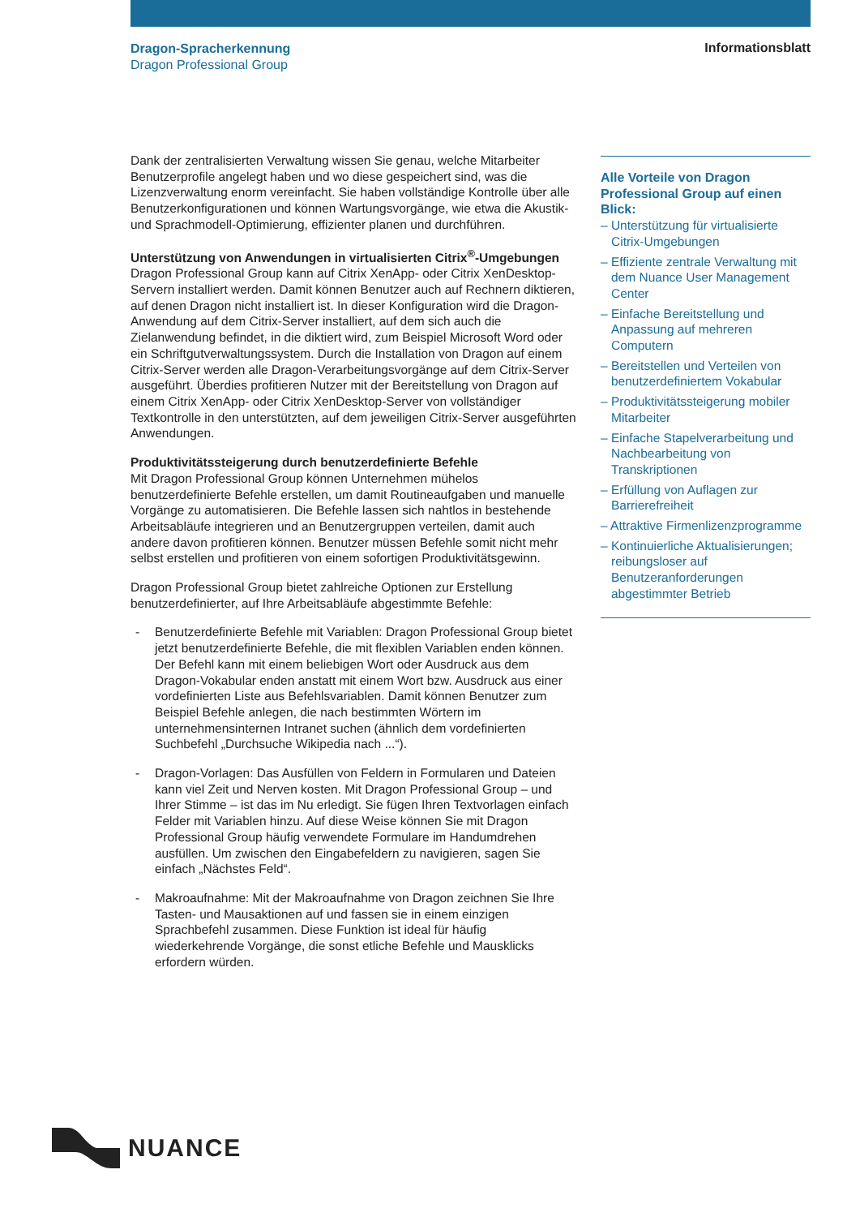Dragon-Spracherkennung
Dragon Professional Group
Informationsblatt
Dank der zentralisierten Verwaltung wissen Sie genau, welche Mitarbeiter Benutzerprofile angelegt haben und wo diese gespeichert sind, was die Lizenzverwaltung enorm vereinfacht. Sie haben vollständige Kontrolle über alle Benutzerkonfigurationen und können Wartungsvorgänge, wie etwa die Akustik- und Sprachmodell-Optimierung, effizienter planen und durchführen.
Unterstützung von Anwendungen in virtualisierten Citrix<sup>®</sup>-Umgebungen
Dragon Professional Group kann auf Citrix XenApp- oder Citrix XenDesktop-Servern installiert werden. Damit können Benutzer auch auf Rechnern diktieren, auf denen Dragon nicht installiert ist. In dieser Konfiguration wird die Dragon-Anwendung auf dem Citrix-Server installiert, auf dem sich auch die Zielanwendung befindet, in die diktiert wird, zum Beispiel Microsoft Word oder ein Schriftgutverwaltungssystem. Durch die Installation von Dragon auf einem Citrix-Server werden alle Dragon-Verarbeitungsvorgänge auf dem Citrix-Server ausgeführt. Überdies profitieren Nutzer mit der Bereitstellung von Dragon auf einem Citrix XenApp- oder Citrix XenDesktop-Server von vollständiger Textkontrolle in den unterstützten, auf dem jeweiligen Citrix-Server ausgeführten Anwendungen.
Produktivitätssteigerung durch benutzerdefinierte Befehle
Mit Dragon Professional Group können Unternehmen mühelos benutzerdefinierte Befehle erstellen, um damit Routineaufgaben und manuelle Vorgänge zu automatisieren. Die Befehle lassen sich nahtlos in bestehende Arbeitsabläufe integrieren und an Benutzergruppen verteilen, damit auch andere davon profitieren können. Benutzer müssen Befehle somit nicht mehr selbst erstellen und profitieren von einem sofortigen Produktivitätsgewinn.
Dragon Professional Group bietet zahlreiche Optionen zur Erstellung benutzerdefinierter, auf Ihre Arbeitsabläufe abgestimmte Befehle:
- Benutzerdefinierte Befehle mit Variablen: Dragon Professional Group bietet jetzt benutzerdefinierte Befehle, die mit flexiblen Variablen enden können. Der Befehl kann mit einem beliebigen Wort oder Ausdruck aus dem Dragon-Vokabular enden anstatt mit einem Wort bzw. Ausdruck aus einer vordefinierten Liste aus Befehlsvariablen. Damit können Benutzer zum Beispiel Befehle anlegen, die nach bestimmten Wörtern im unternehmensinternen Intranet suchen (ähnlich dem vordefinierten Suchbefehl „Durchsuche Wikipedia nach ...“).
- Dragon-Vorlagen: Das Ausfüllen von Feldern in Formularen und Dateien kann viel Zeit und Nerven kosten. Mit Dragon Professional Group – und Ihrer Stimme – ist das im Nu erledigt. Sie fügen Ihren Textvorlagen einfach Felder mit Variablen hinzu. Auf diese Weise können Sie mit Dragon Professional Group häufig verwendete Formulare im Handumdrehen ausfüllen. Um zwischen den Eingabefeldern zu navigieren, sagen Sie einfach „Nächstes Feld“.
- Makroaufnahme: Mit der Makroaufnahme von Dragon zeichnen Sie Ihre Tasten- und Mausaktionen auf und fassen sie in einem einzigen Sprachbefehl zusammen. Diese Funktion ist ideal für häufig wiederkehrende Vorgänge, die sonst etliche Befehle und Mausklicks erfordern würden.
Alle Vorteile von Dragon Professional Group auf einen Blick:
– Unterstützung für virtualisierte Citrix-Umgebungen
– Effiziente zentrale Verwaltung mit dem Nuance User Management Center
– Einfache Bereitstellung und Anpassung auf mehreren Computern
– Bereitstellen und Verteilen von benutzerdefiniertem Vokabular
– Produktivitätssteigerung mobiler Mitarbeiter
– Einfache Stapelverarbeitung und Nachbearbeitung von Transkriptionen
– Erfüllung von Auflagen zur Barrierefreiheit
– Attraktive Firmenlizenzprogramme
– Kontinuierliche Aktualisierungen; reibungsloser auf Benutzeranforderungen abgestimmter Betrieb
NUANCE